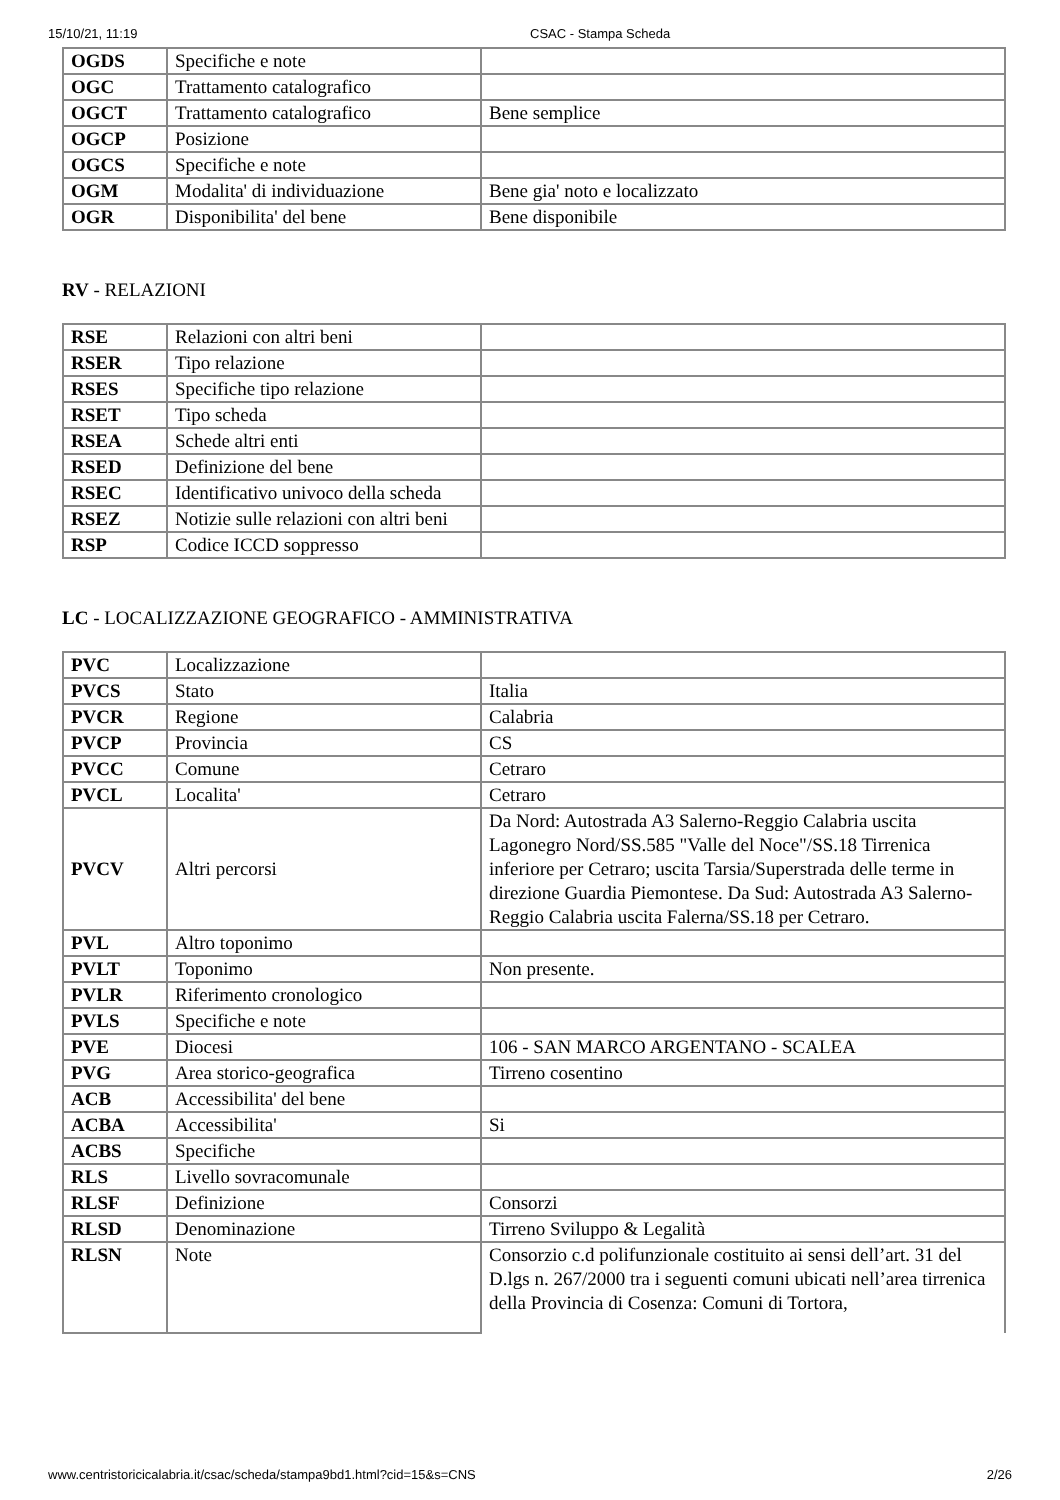15/10/21, 11:19 CSAC - Stampa Scheda
| OGDS | Specifiche e note | |
| OGC | Trattamento catalografico | |
| OGCT | Trattamento catalografico | Bene semplice |
| OGCP | Posizione | |
| OGCS | Specifiche e note | |
| OGM | Modalita' di individuazione | Bene gia' noto e localizzato |
| OGR | Disponibilita' del bene | Bene disponibile |
RV - RELAZIONI
| RSE | Relazioni con altri beni | |
| RSER | Tipo relazione | |
| RSES | Specifiche tipo relazione | |
| RSET | Tipo scheda | |
| RSEA | Schede altri enti | |
| RSED | Definizione del bene | |
| RSEC | Identificativo univoco della scheda | |
| RSEZ | Notizie sulle relazioni con altri beni | |
| RSP | Codice ICCD soppresso | |
LC - LOCALIZZAZIONE GEOGRAFICO - AMMINISTRATIVA
| PVC | Localizzazione | |
| PVCS | Stato | Italia |
| PVCR | Regione | Calabria |
| PVCP | Provincia | CS |
| PVCC | Comune | Cetraro |
| PVCL | Localita' | Cetraro |
| PVCV | Altri percorsi | Da Nord: Autostrada A3 Salerno-Reggio Calabria uscita Lagonegro Nord/SS.585 "Valle del Noce"/SS.18 Tirrenica inferiore per Cetraro; uscita Tarsia/Superstrada delle terme in direzione Guardia Piemontese. Da Sud: Autostrada A3 Salerno-Reggio Calabria uscita Falerna/SS.18 per Cetraro. |
| PVL | Altro toponimo | |
| PVLT | Toponimo | Non presente. |
| PVLR | Riferimento cronologico | |
| PVLS | Specifiche e note | |
| PVE | Diocesi | 106 - SAN MARCO ARGENTANO - SCALEA |
| PVG | Area storico-geografica | Tirreno cosentino |
| ACB | Accessibilita' del bene | |
| ACBA | Accessibilita' | Si |
| ACBS | Specifiche | |
| RLS | Livello sovracomunale | |
| RLSF | Definizione | Consorzi |
| RLSD | Denominazione | Tirreno Sviluppo & Legalità |
| RLSN | Note | Consorzio c.d polifunzionale costituito ai sensi dell’art. 31 del D.lgs n. 267/2000 tra i seguenti comuni ubicati nell’area tirrenica della Provincia di Cosenza: Comuni di Tortora, |
www.centristoricicalabria.it/csac/scheda/stampa9bd1.html?cid=15&s=CNS 2/26